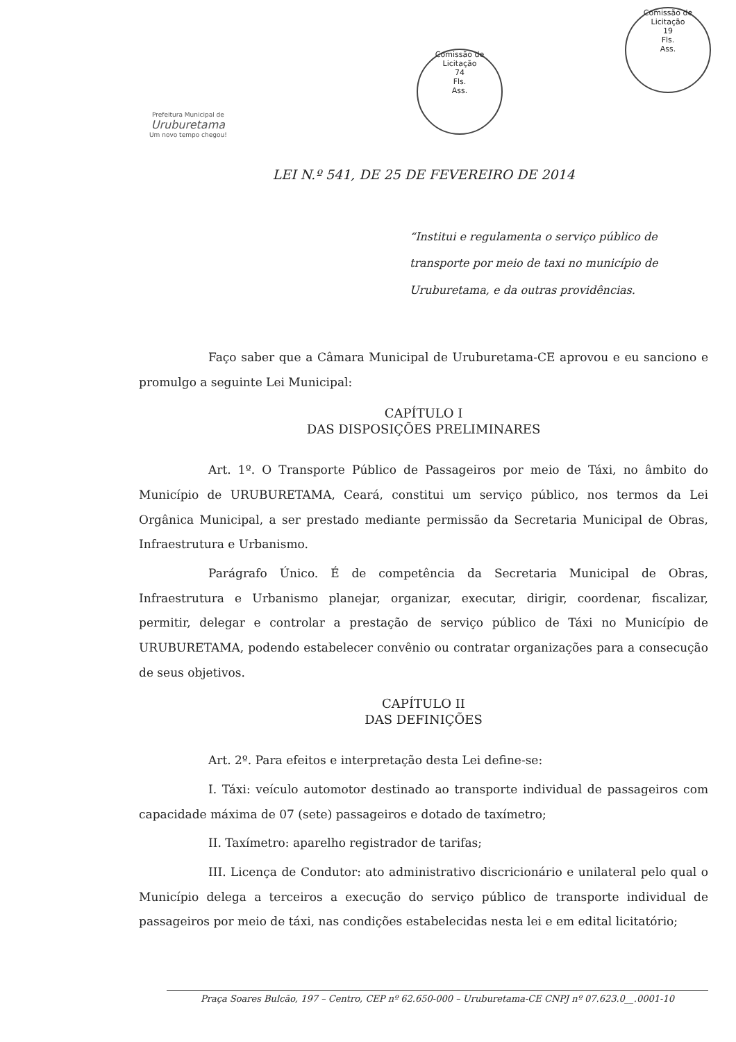Prefeitura Municipal de
Uruburetama
Um novo tempo chegou!
Comissão de Licitação
74
Fls.
Ass.
Comissão de Licitação
19
Fls.
Ass.
LEI N.º 541, DE 25 DE FEVEREIRO DE 2014
“Institui e regulamenta o serviço público de transporte por meio de taxi no município de Uruburetama, e da outras providências.
Faço saber que a Câmara Municipal de Uruburetama-CE aprovou e eu sanciono e promulgo a seguinte Lei Municipal:
CAPÍTULO I
DAS DISPOSIÇÕES PRELIMINARES
Art. 1º. O Transporte Público de Passageiros por meio de Táxi, no âmbito do Município de URUBURETAMA, Ceará, constitui um serviço público, nos termos da Lei Orgânica Municipal, a ser prestado mediante permissão da Secretaria Municipal de Obras, Infraestrutura e Urbanismo.
Parágrafo Único. É de competência da Secretaria Municipal de Obras, Infraestrutura e Urbanismo planejar, organizar, executar, dirigir, coordenar, fiscalizar, permitir, delegar e controlar a prestação de serviço público de Táxi no Município de URUBURETAMA, podendo estabelecer convênio ou contratar organizações para a consecução de seus objetivos.
CAPÍTULO II
DAS DEFINIÇÕES
Art. 2º. Para efeitos e interpretação desta Lei define-se:
I. Táxi: veículo automotor destinado ao transporte individual de passageiros com capacidade máxima de 07 (sete) passageiros e dotado de taxímetro;
II. Taxímetro: aparelho registrador de tarifas;
III. Licença de Condutor: ato administrativo discricionário e unilateral pelo qual o Município delega a terceiros a execução do serviço público de transporte individual de passageiros por meio de táxi, nas condições estabelecidas nesta lei e em edital licitatório;
Praça Soares Bulcão, 197 – Centro, CEP nº 62.650-000 – Uruburetama-CE CNPJ nº 07.623.0__.0001-10